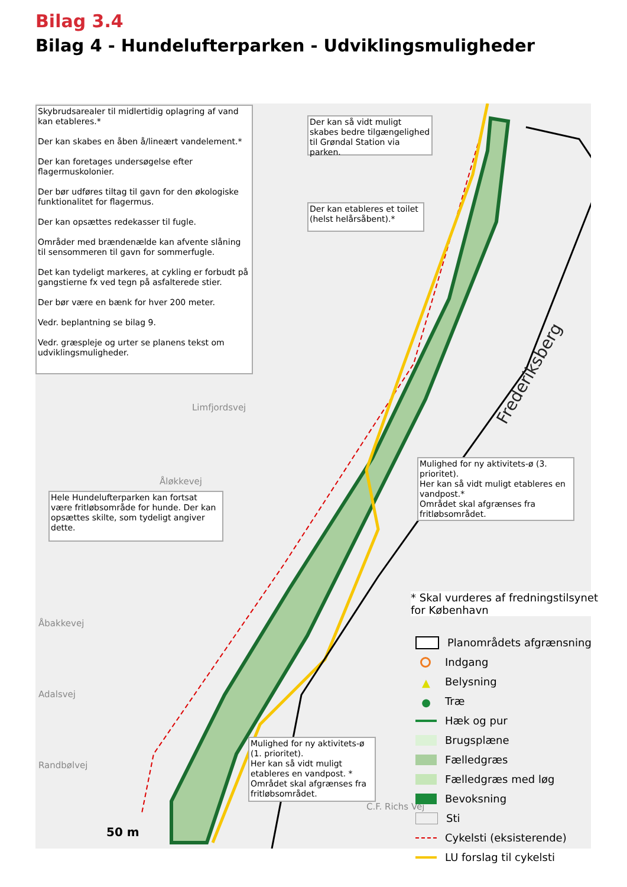Bilag 3.4
Bilag 4 - Hundelufterparken - Udviklingsmuligheder
Frederiksberg
Limfjordsvej
Åløkkevej
Åbakkevej
Adalsvej
Randbølvej
C.F. Richs Vej
50 m
Skybrudsarealer til midlertidig oplagring af vand kan etableres.*
Der kan skabes en åben å/lineært vandelement.*
Der kan foretages undersøgelse efter flagermuskolonier.
Der bør udføres tiltag til gavn for den økologiske funktionalitet for flagermus.
Der kan opsættes redekasser til fugle.
Områder med brændenælde kan afvente slåning til sensommeren til gavn for sommerfugle.
Det kan tydeligt markeres, at cykling er forbudt på gangstierne fx ved tegn på asfalterede stier.
Der bør være en bænk for hver 200 meter.
Vedr. beplantning se bilag 9.
Vedr. græspleje og urter se planens tekst om udviklingsmuligheder.
Der kan så vidt muligt skabes bedre tilgængelighed til Grøndal Station via parken.
Der kan etableres et toilet (helst helårsåbent).*
Mulighed for ny aktivitets-ø (3. prioritet).
Her kan så vidt muligt etableres en vandpost.*
Området skal afgrænses fra fritløbsområdet.
Hele Hundelufterparken kan fortsat være fritløbsområde for hunde. Der kan opsættes skilte, som tydeligt angiver dette.
Mulighed for ny aktivitets-ø (1. prioritet).
Her kan så vidt muligt etableres en vandpost. *
Området skal afgrænses fra fritløbsområdet.
* Skal vurderes af fredningstilsynet
for København
Planområdets afgrænsning
Indgang
▲ Belysning
● Træ
Hæk og pur
Brugsplæne
Fælledgræs
Fælledgræs med løg
Bevoksning
Sti
Cykelsti (eksisterende)
LU forslag til cykelsti